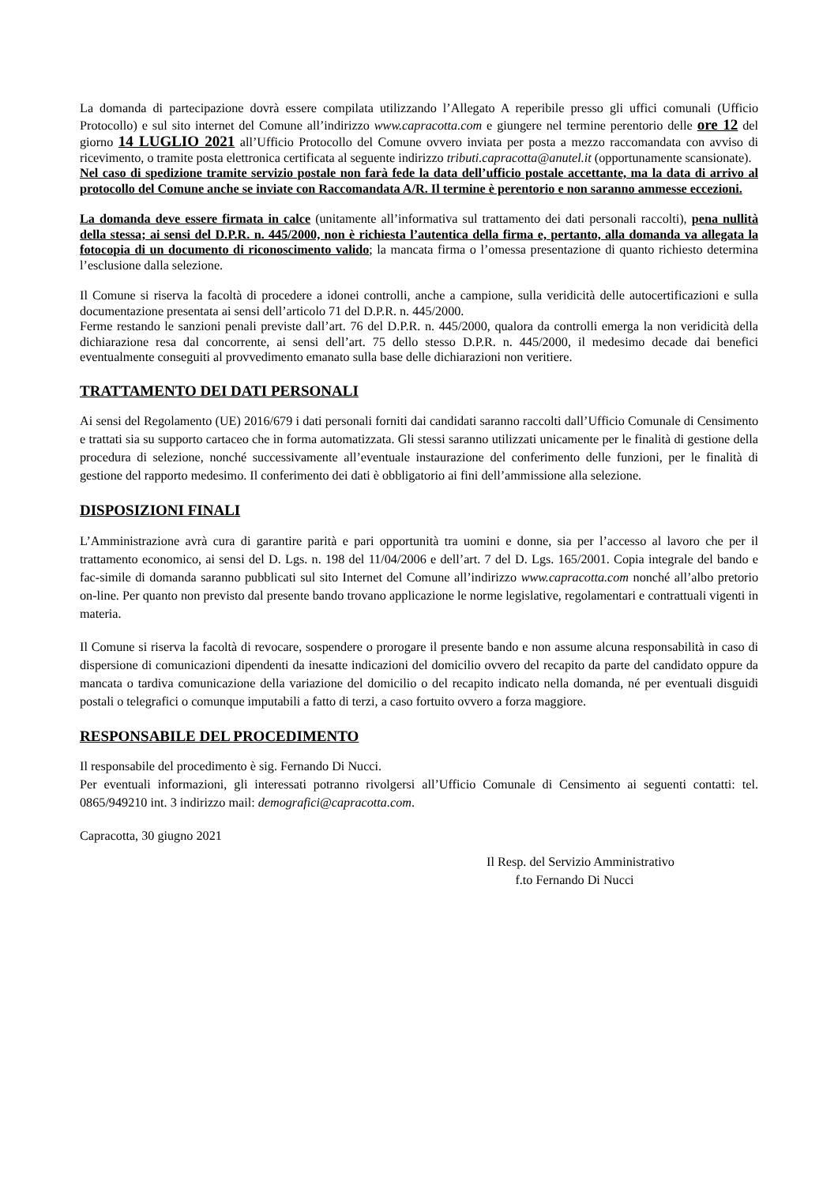La domanda di partecipazione dovrà essere compilata utilizzando l’Allegato A reperibile presso gli uffici comunali (Ufficio Protocollo) e sul sito internet del Comune all’indirizzo www.capracotta.com e giungere nel termine perentorio delle ore 12 del giorno 14 LUGLIO 2021 all’Ufficio Protocollo del Comune ovvero inviata per posta a mezzo raccomandata con avviso di ricevimento, o tramite posta elettronica certificata al seguente indirizzo tributi.capracotta@anutel.it (opportunamente scansionate).
Nel caso di spedizione tramite servizio postale non farà fede la data dell’ufficio postale accettante, ma la data di arrivo al protocollo del Comune anche se inviate con Raccomandata A/R. Il termine è perentorio e non saranno ammesse eccezioni.
La domanda deve essere firmata in calce (unitamente all’informativa sul trattamento dei dati personali raccolti), pena nullità della stessa; ai sensi del D.P.R. n. 445/2000, non è richiesta l’autentica della firma e, pertanto, alla domanda va allegata la fotocopia di un documento di riconoscimento valido; la mancata firma o l’omessa presentazione di quanto richiesto determina l’esclusione dalla selezione.
Il Comune si riserva la facoltà di procedere a idonei controlli, anche a campione, sulla veridicità delle autocertificazioni e sulla documentazione presentata ai sensi dell’articolo 71 del D.P.R. n. 445/2000.
Ferme restando le sanzioni penali previste dall’art. 76 del D.P.R. n. 445/2000, qualora da controlli emerga la non veridicità della dichiarazione resa dal concorrente, ai sensi dell’art. 75 dello stesso D.P.R. n. 445/2000, il medesimo decade dai benefici eventualmente conseguiti al provvedimento emanato sulla base delle dichiarazioni non veritiere.
TRATTAMENTO DEI DATI PERSONALI
Ai sensi del Regolamento (UE) 2016/679 i dati personali forniti dai candidati saranno raccolti dall’Ufficio Comunale di Censimento e trattati sia su supporto cartaceo che in forma automatizzata. Gli stessi saranno utilizzati unicamente per le finalità di gestione della procedura di selezione, nonché successivamente all’eventuale instaurazione del conferimento delle funzioni, per le finalità di gestione del rapporto medesimo. Il conferimento dei dati è obbligatorio ai fini dell’ammissione alla selezione.
DISPOSIZIONI FINALI
L’Amministrazione avrà cura di garantire parità e pari opportunità tra uomini e donne, sia per l’accesso al lavoro che per il trattamento economico, ai sensi del D. Lgs. n. 198 del 11/04/2006 e dell’art. 7 del D. Lgs. 165/2001. Copia integrale del bando e fac-simile di domanda saranno pubblicati sul sito Internet del Comune all’indirizzo www.capracotta.com nonché all’albo pretorio on-line. Per quanto non previsto dal presente bando trovano applicazione le norme legislative, regolamentari e contrattuali vigenti in materia.
Il Comune si riserva la facoltà di revocare, sospendere o prorogare il presente bando e non assume alcuna responsabilità in caso di dispersione di comunicazioni dipendenti da inesatte indicazioni del domicilio ovvero del recapito da parte del candidato oppure da mancata o tardiva comunicazione della variazione del domicilio o del recapito indicato nella domanda, né per eventuali disguidi postali o telegrafici o comunque imputabili a fatto di terzi, a caso fortuito ovvero a forza maggiore.
RESPONSABILE DEL PROCEDIMENTO
Il responsabile del procedimento è sig. Fernando Di Nucci.
Per eventuali informazioni, gli interessati potranno rivolgersi all’Ufficio Comunale di Censimento ai seguenti contatti: tel. 0865/949210 int. 3 indirizzo mail: demografici@capracotta.com.
Capracotta, 30 giugno 2021
Il Resp. del Servizio Amministrativo
f.to Fernando Di Nucci